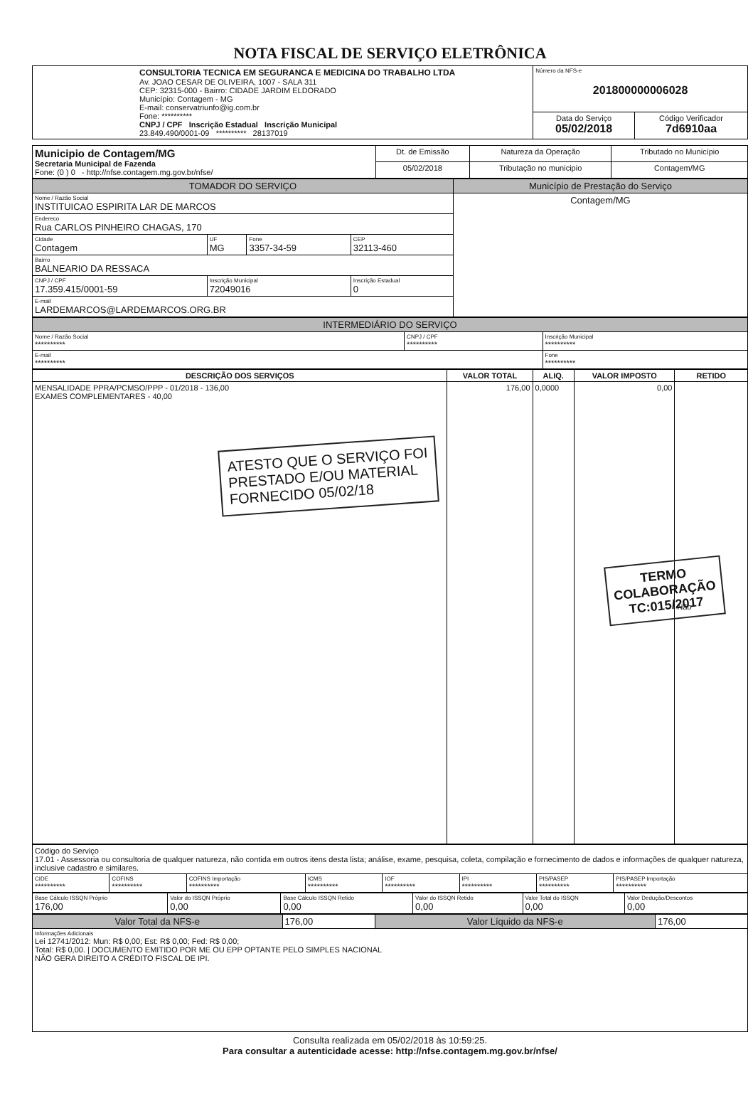NOTA FISCAL DE SERVIÇO ELETRÔNICA
| CONSULTORIA TECNICA EM SEGURANCA E MEDICINA DO TRABALHO LTDA Av. JOAO CESAR DE OLIVEIRA, 1007 - SALA 311 CEP: 32315-000 - Bairro: CIDADE JARDIM ELDORADO Município: Contagem - MG E-mail: conservatriunfo@ig.com.br Fone: ********** CNPJ / CPF Inscrição Estadual Inscrição Municipal 23.849.490/0001-09 ********** 28137019 | Número da NFS-e 201800000006028 | |
| | Data do Serviço 05/02/2018 | Código Verificador 7d6910aa |
| Municipio de Contagem/MG Secretaria Municipal de Fazenda Fone: (0 ) 0 - http://nfse.contagem.mg.gov.br/nfse/ | Dt. de Emissão | Natureza da Operação | Tributado no Município |
| | 05/02/2018 | Tributação no municipio | Contagem/MG |
| TOMADOR DO SERVIÇO | | | | Município de Prestação do Serviço |
| Nome / Razão Social INSTITUICAO ESPIRITA LAR DE MARCOS | | | | Contagem/MG |
| Endereco Rua CARLOS PINHEIRO CHAGAS, 170 | | | | |
| Cidade Contagem | UF MG | Fone 3357-34-59 | CEP 32113-460 | |
| Bairro BALNEARIO DA RESSACA | | | | |
| CNPJ / CPF 17.359.415/0001-59 | Inscrição Municipal 72049016 | | Inscrição Estadual 0 | |
| E-mail LARDEMARCOS@LARDEMARCOS.ORG.BR | | | | |
| INTERMEDIÁRIO DO SERVIÇO | | |
| Nome / Razão Social ********** | CNPJ / CPF ********** | Inscrição Municipal ********** |
| E-mail ********** | | Fone ********** |
| DESCRIÇÃO DOS SERVIÇOS | VALOR TOTAL | ALIQ. | VALOR IMPOSTO | RETIDO |
| --- | --- | --- | --- | --- |
| MENSALIDADE PPRA/PCMSO/PPP - 01/2018 - 136,00 EXAMES COMPLEMENTARES - 40,00 ATESTO QUE O SERVIÇO FOI PRESTADO E/OU MATERIAL FORNECIDO 05/02/18 | 176,00 | 0,0000 | 0,00 | Não TERMO COLABORAÇÃO TC:015/2017 |
| Código do Serviço 17.01 - Assessoria ou consultoria de qualquer natureza, não contida em outros itens desta lista; análise, exame, pesquisa, coleta, compilação e fornecimento de dados e informações de qualquer natureza, inclusive cadastro e similares. | | | | | | | |
| CIDE ********** | COFINS ********** | COFINS Importação ********** | ICMS ********** | IOF ********** | IPI ********** | PIS/PASEP ********** | PIS/PASEP Importação ********** |
| Base Cálculo ISSQN Próprio 176,00 | Valor do ISSQN Próprio 0,00 | Base Cálculo ISSQN Retido 0,00 | Valor do ISSQN Retido 0,00 | Valor Total do ISSQN 0,00 | Valor Dedução/Descontos 0,00 |
| Valor Total da NFS-e | 176,00 | Valor Líquido da NFS-e | 176,00 |
| Informações Adicionais Lei 12741/2012: Mun: R$ 0,00; Est: R$ 0,00; Fed: R$ 0,00; Total: R$ 0,00. / DOCUMENTO EMITIDO POR ME OU EPP OPTANTE PELO SIMPLES NACIONAL NÃO GERA DIREITO A CRÉDITO FISCAL DE IPI. | | | |
Consulta realizada em 05/02/2018 às 10:59:25.
Para consultar a autenticidade acesse: http://nfse.contagem.mg.gov.br/nfse/